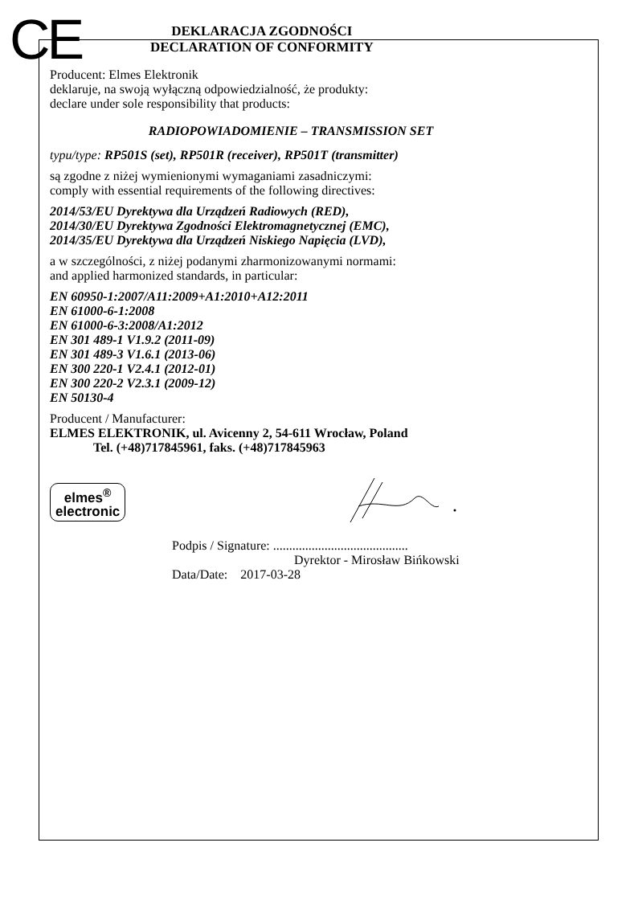CE
DEKLARACJA ZGODNOŚCI
DECLARATION OF CONFORMITY
Producent: Elmes Elektronik
deklaruje, na swoją wyłączną odpowiedzialność, że produkty:
declare under sole responsibility that products:
RADIOPOWIADOMIENIE – TRANSMISSION SET
typu/type: RP501S (set), RP501R (receiver), RP501T (transmitter)
są zgodne z niżej wymienionymi wymaganiami zasadniczymi:
comply with essential requirements of the following directives:
2014/53/EU Dyrektywa dla Urządzeń Radiowych (RED),
2014/30/EU Dyrektywa Zgodności Elektromagnetycznej (EMC),
2014/35/EU Dyrektywa dla Urządzeń Niskiego Napięcia (LVD),
a w szczególności, z niżej podanymi zharmonizowanymi normami:
and applied harmonized standards, in particular:
EN 60950-1:2007/A11:2009+A1:2010+A12:2011
EN 61000-6-1:2008
EN 61000-6-3:2008/A1:2012
EN 301 489-1 V1.9.2 (2011-09)
EN 301 489-3 V1.6.1 (2013-06)
EN 300 220-1 V2.4.1 (2012-01)
EN 300 220-2 V2.3.1 (2009-12)
EN 50130-4
Producent / Manufacturer:
ELMES ELEKTRONIK, ul. Avicenny 2, 54-611 Wrocław, Poland
Tel. (+48)717845961, faks. (+48)717845963
elmes<sup>®</sup>
electronic
Podpis / Signature: ..........................................
Dyrektor - Mirosław Bińkowski
Data/Date: 2017-03-28